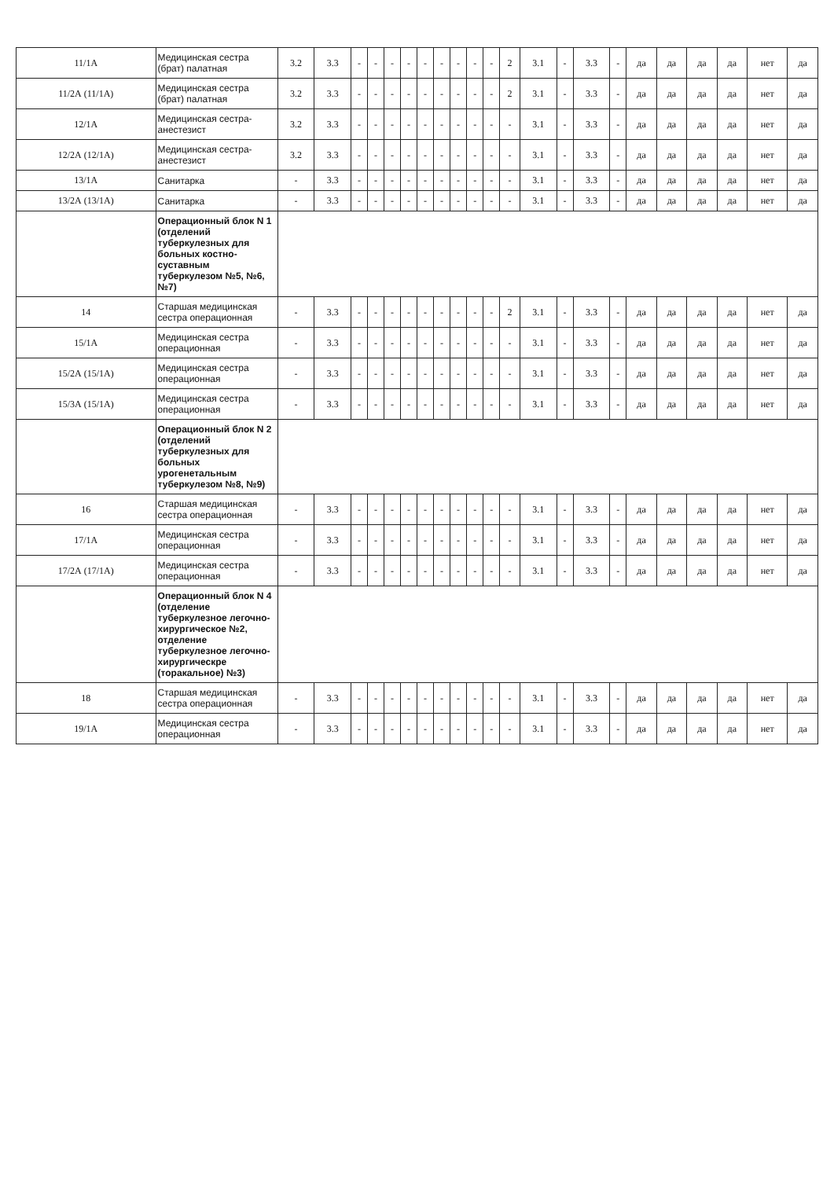| 11/1А | Медицинская сестра (брат) палатная | 3.2 | 3.3 | - | - | - | - | - | - | - | - | - | 2 | 3.1 | - | 3.3 | - | да | да | да | да | нет | да |
| 11/2А (11/1А) | Медицинская сестра (брат) палатная | 3.2 | 3.3 | - | - | - | - | - | - | - | - | - | 2 | 3.1 | - | 3.3 | - | да | да | да | да | нет | да |
| 12/1А | Медицинская сестра-анестезист | 3.2 | 3.3 | - | - | - | - | - | - | - | - | - | - | 3.1 | - | 3.3 | - | да | да | да | да | нет | да |
| 12/2А (12/1А) | Медицинская сестра-анестезист | 3.2 | 3.3 | - | - | - | - | - | - | - | - | - | - | 3.1 | - | 3.3 | - | да | да | да | да | нет | да |
| 13/1А | Санитарка | - | 3.3 | - | - | - | - | - | - | - | - | - | - | 3.1 | - | 3.3 | - | да | да | да | да | нет | да |
| 13/2А (13/1А) | Санитарка | - | 3.3 | - | - | - | - | - | - | - | - | - | - | 3.1 | - | 3.3 | - | да | да | да | да | нет | да |
| | Операционный блок N 1 (отделений туберкулезных для больных костно-суставным туберкулезом №5, №6, №7) | | | | | | | | | | | | | | | | | | | | | | |
| 14 | Старшая медицинская сестра операционная | - | 3.3 | - | - | - | - | - | - | - | - | - | 2 | 3.1 | - | 3.3 | - | да | да | да | да | нет | да |
| 15/1А | Медицинская сестра операционная | - | 3.3 | - | - | - | - | - | - | - | - | - | - | 3.1 | - | 3.3 | - | да | да | да | да | нет | да |
| 15/2А (15/1А) | Медицинская сестра операционная | - | 3.3 | - | - | - | - | - | - | - | - | - | - | 3.1 | - | 3.3 | - | да | да | да | да | нет | да |
| 15/3А (15/1А) | Медицинская сестра операционная | - | 3.3 | - | - | - | - | - | - | - | - | - | - | 3.1 | - | 3.3 | - | да | да | да | да | нет | да |
| | Операционный блок N 2 (отделений туберкулезных для больных урогенетальным туберкулезом №8, №9) | | | | | | | | | | | | | | | | | | | | | | |
| 16 | Старшая медицинская сестра операционная | - | 3.3 | - | - | - | - | - | - | - | - | - | - | 3.1 | - | 3.3 | - | да | да | да | да | нет | да |
| 17/1А | Медицинская сестра операционная | - | 3.3 | - | - | - | - | - | - | - | - | - | - | 3.1 | - | 3.3 | - | да | да | да | да | нет | да |
| 17/2А (17/1А) | Медицинская сестра операционная | - | 3.3 | - | - | - | - | - | - | - | - | - | - | 3.1 | - | 3.3 | - | да | да | да | да | нет | да |
| | Операционный блок N 4 (отделение туберкулезное легочно-хирургическое №2, отделение туберкулезное легочно-хирургическре (торакальное) №3) | | | | | | | | | | | | | | | | | | | | | | |
| 18 | Старшая медицинская сестра операционная | - | 3.3 | - | - | - | - | - | - | - | - | - | - | 3.1 | - | 3.3 | - | да | да | да | да | нет | да |
| 19/1А | Медицинская сестра операционная | - | 3.3 | - | - | - | - | - | - | - | - | - | - | 3.1 | - | 3.3 | - | да | да | да | да | нет | да |